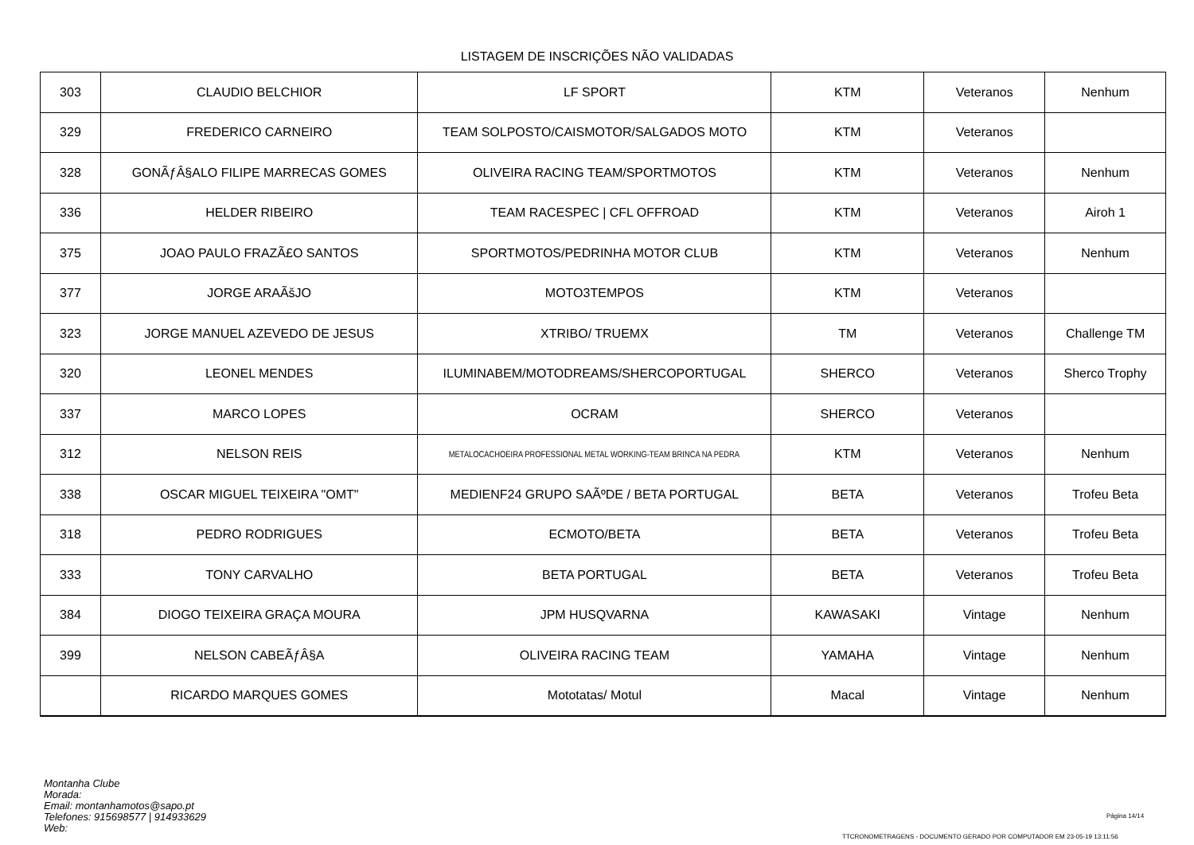LISTAGEM DE INSCRIÇÕES NÃO VALIDADAS
| 303 | CLAUDIO BELCHIOR | LF SPORT | KTM | Veteranos | Nenhum |
| 329 | FREDERICO CARNEIRO | TEAM SOLPOSTO/CAISMOTOR/SALGADOS MOTO | KTM | Veteranos | |
| 328 | GONÃƒÂ§ALO FILIPE MARRECAS GOMES | OLIVEIRA RACING TEAM/SPORTMOTOS | KTM | Veteranos | Nenhum |
| 336 | HELDER RIBEIRO | TEAM RACESPEC / CFL OFFROAD | KTM | Veteranos | Airoh 1 |
| 375 | JOAO PAULO FRAZÃ£O SANTOS | SPORTMOTOS/PEDRINHA MOTOR CLUB | KTM | Veteranos | Nenhum |
| 377 | JORGE ARAÃšJO | MOTO3TEMPOS | KTM | Veteranos | |
| 323 | JORGE MANUEL AZEVEDO DE JESUS | XTRIBO/ TRUEMX | TM | Veteranos | Challenge TM |
| 320 | LEONEL MENDES | ILUMINABEM/MOTODREAMS/SHERCOPORTUGAL | SHERCO | Veteranos | Sherco Trophy |
| 337 | MARCO LOPES | OCRAM | SHERCO | Veteranos | |
| 312 | NELSON REIS | METALOCACHOEIRA PROFESSIONAL METAL WORKING-TEAM BRINCA NA PEDRA | KTM | Veteranos | Nenhum |
| 338 | OSCAR MIGUEL TEIXEIRA "OMT" | MEDIENF24 GRUPO SAÃºDE / BETA PORTUGAL | BETA | Veteranos | Trofeu Beta |
| 318 | PEDRO RODRIGUES | ECMOTO/BETA | BETA | Veteranos | Trofeu Beta |
| 333 | TONY CARVALHO | BETA PORTUGAL | BETA | Veteranos | Trofeu Beta |
| 384 | DIOGO TEIXEIRA GRAÇA MOURA | JPM HUSQVARNA | KAWASAKI | Vintage | Nenhum |
| 399 | NELSON CABEÃƒÂ§A | OLIVEIRA RACING TEAM | YAMAHA | Vintage | Nenhum |
| | RICARDO MARQUES GOMES | Mototatas/ Motul | Macal | Vintage | Nenhum |
Montanha Clube
Morada:
Email: montanhamotos@sapo.pt
Telefones: 915698577 | 914933629
Web:
Página 14/14
TTCRONOMETRAGENS - DOCUMENTO GERADO POR COMPUTADOR EM 23-05-19 13:11:56